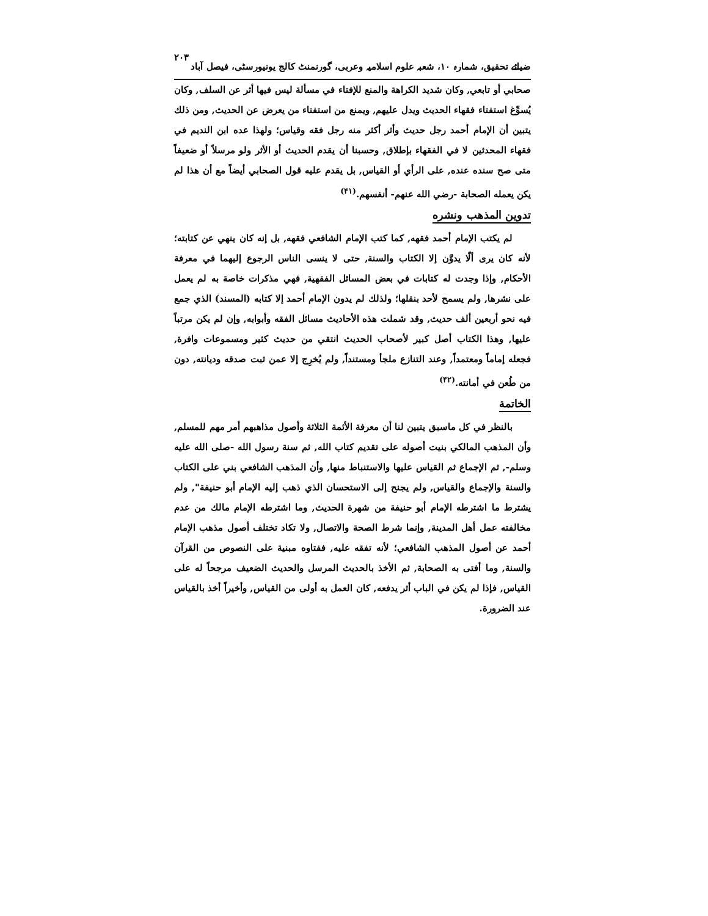ضیائے تحقیق، شمارہ ۱۰، شعبہ علوم اسلامیہ وعربی، گورنمنٹ کالج یونیورسٹی، فیصل آباد ۲۰۳
صحابي أو تابعي, وكان شديد الكراهة والمنع للإفتاء في مسألة ليس فيها أثر عن السلف, وكان يُسوِّغ استفتاء فقهاء الحديث ويدل عليهم, ويمنع من استفتاء من يعرض عن الحديث, ومن ذلك يتبين أن الإمام أحمد رجل حديث وأثر أكثر منه رجل فقه وقياس؛ ولهذا عده ابن النديم في فقهاء المحدثين لا في الفقهاء بإطلاق, وحسبنا أن يقدم الحديث أو الأثر ولو مرسلاً أو ضعيفاً متى صح سنده عنده, على الرأي أو القياس, بل يقدم عليه قول الصحابي أيضاً مع أن هذا لم يكن يعمله الصحابة -رضي الله عنهم- أنفسهم.<sup>(۴۱)</sup>
تدوين المذهب ونشره
لم يكتب الإمام أحمد فقهه, كما كتب الإمام الشافعي فقهه, بل إنه كان ينهي عن كتابته؛ لأنه كان يرى ألّا يدوَّن إلا الكتاب والسنة, حتى لا ينسى الناس الرجوع إليهما في معرفة الأحكام, وإذا وجدت له كتابات في بعض المسائل الفقهية, فهي مذكرات خاصة به لم يعمل على نشرها, ولم يسمح لأحد بنقلها؛ ولذلك لم يدون الإمام أحمد إلا كتابه (المسند) الذي جمع فيه نحو أربعين ألف حديث, وقد شملت هذه الأحاديث مسائل الفقه وأبوابه, وإن لم يكن مرتباً عليها, وهذا الكتاب أصل كبير لأصحاب الحديث انتقي من حديث كثير ومسموعات وافرة, فجعله إماماً ومعتمداً, وعند التنازع ملجأ ومستنداً, ولم يُخرِج إلا عمن ثبت صدقه وديانته, دون من طُعن في أمانته.<sup>(۴۲)</sup>
الخاتمة
بالنظر في كل ماسبق يتبين لنا أن معرفة الأئمة الثلاثة وأصول مذاهبهم أمر مهم للمسلم, وأن المذهب المالكي بنيت أصوله على تقديم كتاب الله, ثم سنة رسول الله -صلى الله عليه وسلم-, ثم الإجماع ثم القياس عليها والاستنباط منها, وأن المذهب الشافعي بني على الكتاب والسنة والإجماع والقياس, ولم يجنح إلى الاستحسان الذي ذهب إليه الإمام أبو حنيفة", ولم يشترط ما اشترطه الإمام أبو حنيفة من شهرة الحديث, وما اشترطه الإمام مالك من عدم مخالفته عمل أهل المدينة, وإنما شرط الصحة والاتصال, ولا تكاد تختلف أصول مذهب الإمام أحمد عن أصول المذهب الشافعي؛ لأنه تفقه عليه, ففتاوه مبنية على النصوص من القرآن والسنة, وما أفتى به الصحابة, ثم الأخذ بالحديث المرسل والحديث الضعيف مرجحاً له على القياس, فإذا لم يكن في الباب أثر يدفعه, كان العمل به أولى من القياس, وأخيراً أخذ بالقياس عند الضرورة.